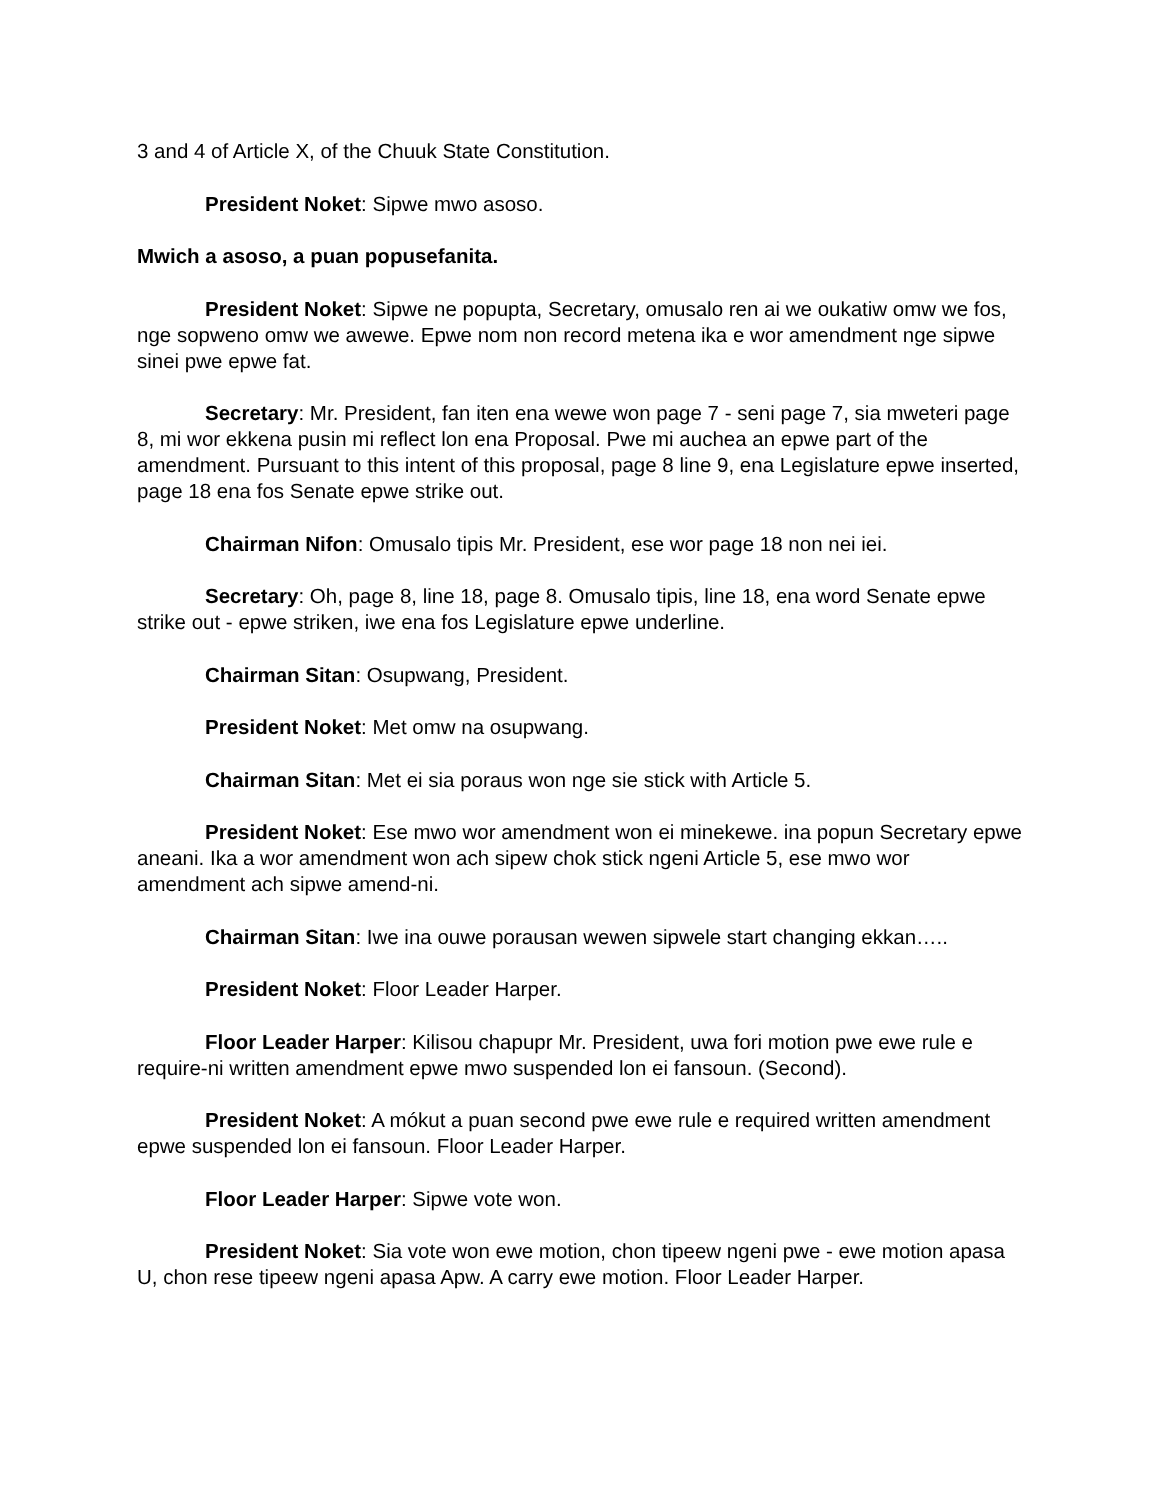3 and 4 of Article X, of the Chuuk State Constitution.
President Noket: Sipwe mwo asoso.
Mwich a asoso, a puan popusefanita.
President Noket: Sipwe ne popupta, Secretary, omusalo ren ai we oukatiw omw we fos, nge sopweno omw we awewe. Epwe nom non record metena ika e wor amendment nge sipwe sinei pwe epwe fat.
Secretary: Mr. President, fan iten ena wewe won page 7 - seni page 7, sia mweteri page 8, mi wor ekkena pusin mi reflect lon ena Proposal. Pwe mi auchea an epwe part of the amendment. Pursuant to this intent of this proposal, page 8 line 9, ena Legislature epwe inserted, page 18 ena fos Senate epwe strike out.
Chairman Nifon: Omusalo tipis Mr. President, ese wor page 18 non nei iei.
Secretary: Oh, page 8, line 18, page 8. Omusalo tipis, line 18, ena word Senate epwe strike out - epwe striken, iwe ena fos Legislature epwe underline.
Chairman Sitan: Osupwang, President.
President Noket: Met omw na osupwang.
Chairman Sitan: Met ei sia poraus won nge sie stick with Article 5.
President Noket: Ese mwo wor amendment won ei minekewe. ina popun Secretary epwe aneani. Ika a wor amendment won ach sipew chok stick ngeni Article 5, ese mwo wor amendment ach sipwe amend-ni.
Chairman Sitan: Iwe ina ouwe porausan wewen sipwele start changing ekkan…..
President Noket: Floor Leader Harper.
Floor Leader Harper: Kilisou chapupr Mr. President, uwa fori motion pwe ewe rule e require-ni written amendment epwe mwo suspended lon ei fansoun. (Second).
President Noket: A mókut a puan second pwe ewe rule e required written amendment epwe suspended lon ei fansoun. Floor Leader Harper.
Floor Leader Harper: Sipwe vote won.
President Noket: Sia vote won ewe motion, chon tipeew ngeni pwe - ewe motion apasa U, chon rese tipeew ngeni apasa Apw. A carry ewe motion. Floor Leader Harper.